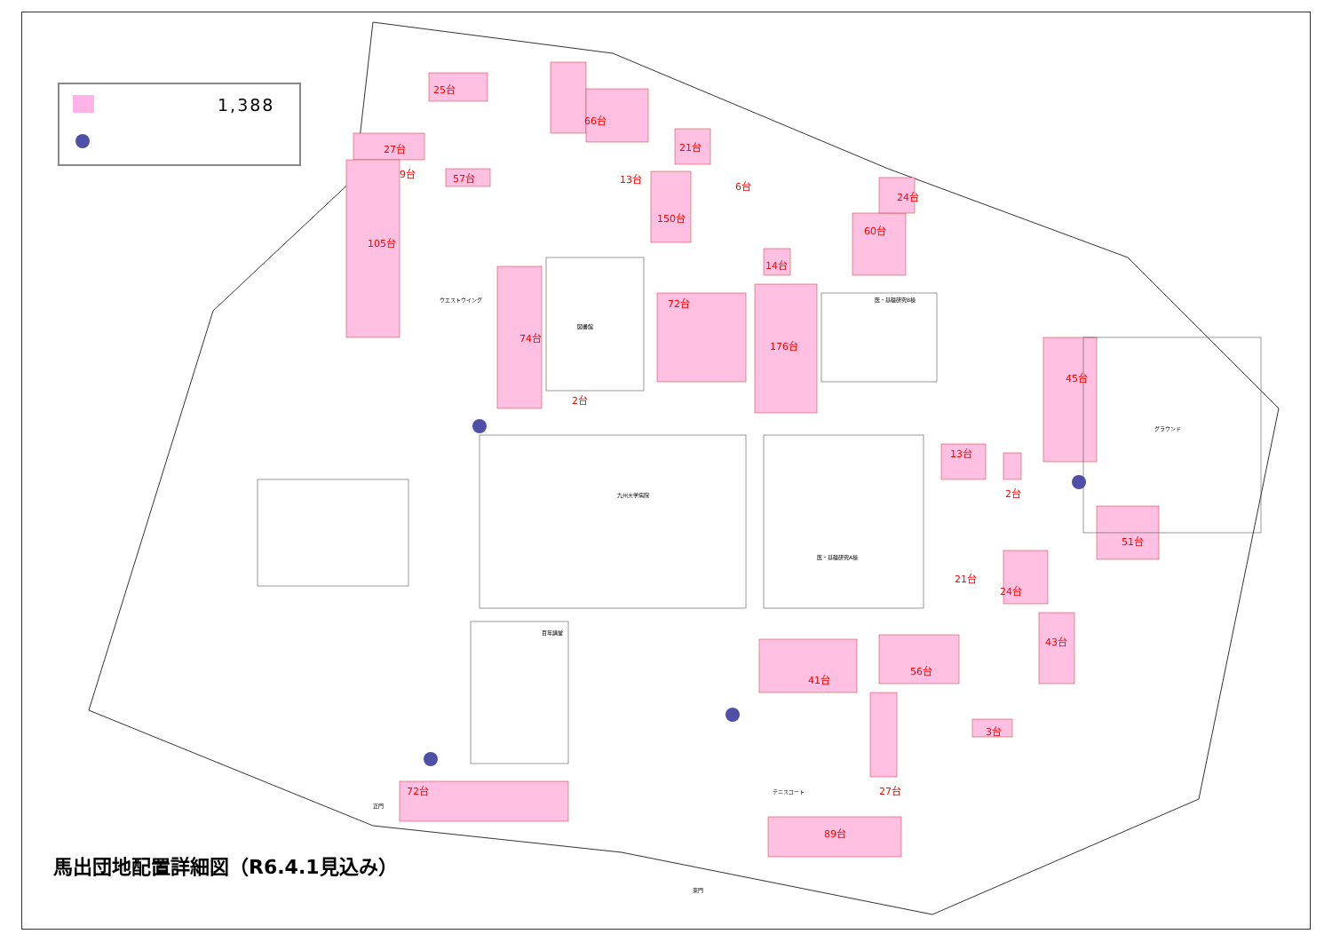1,388
25台
66台
27台
9台
57台
21台
13台
6台
150台
24台
105台
60台
14台
72台
74台
176台
45台
2台
13台
2台
51台
21台
24台
43台
41台
56台
3台
72台
27台
89台
ウエストウイング
九州大学病院
医・基礎研究A棟
グラウンド
百年講堂
正門
東門
テニスコート
図書館
医・基礎研究B棟
馬出団地配置詳細図（R6.4.1見込み）